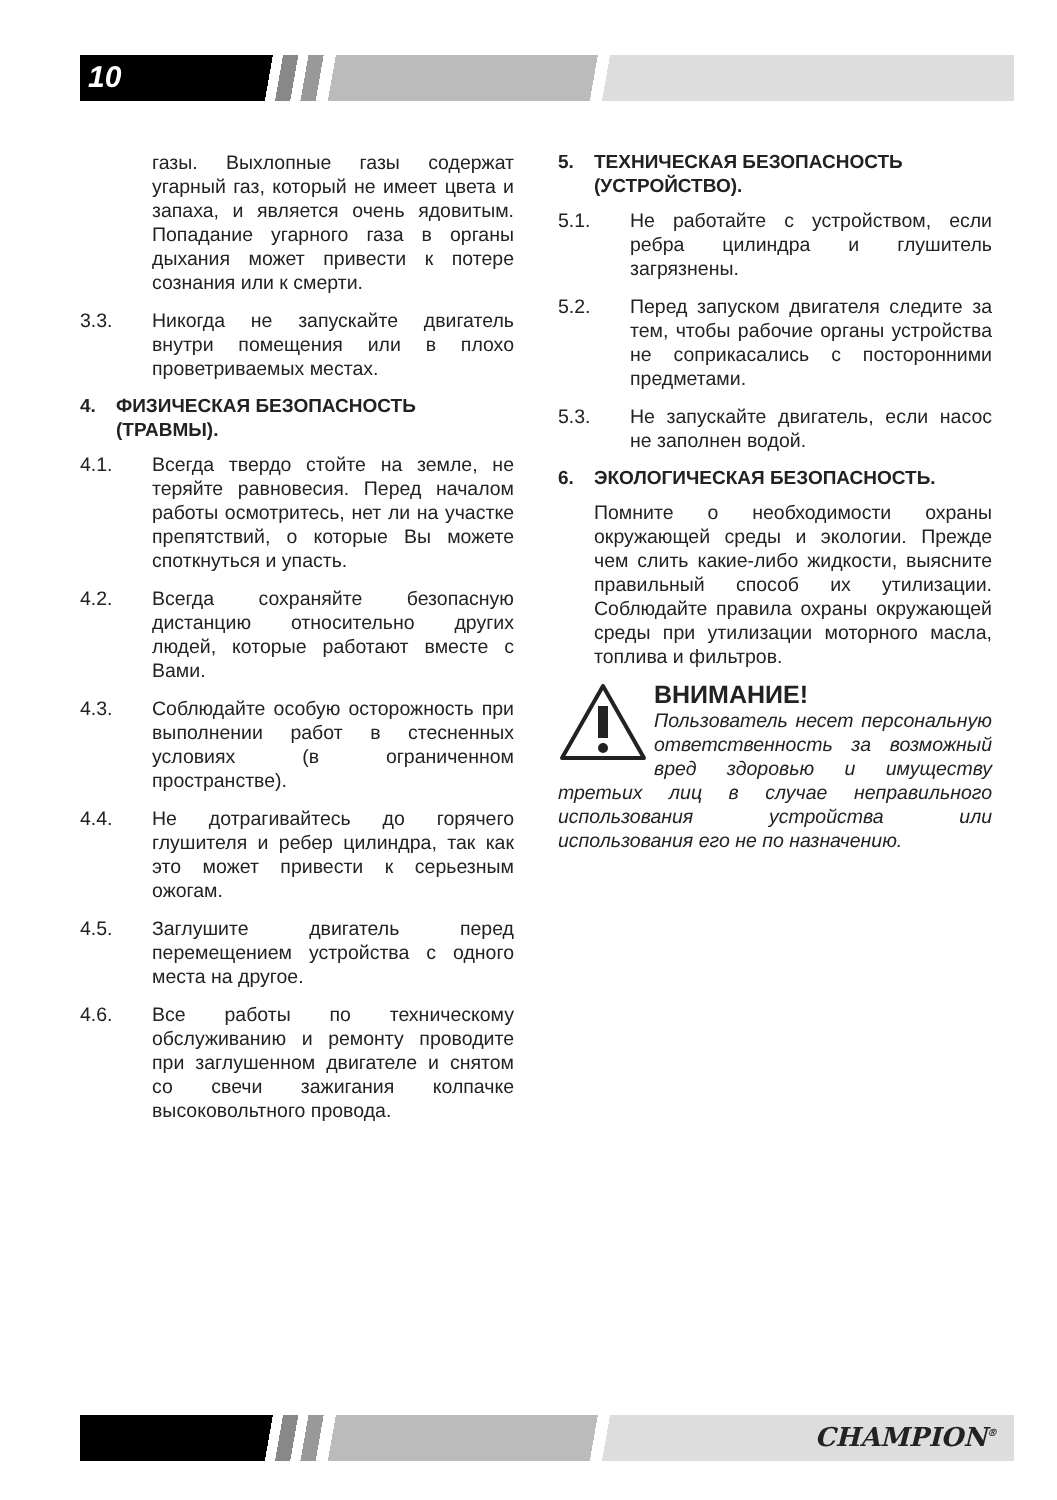10
газы. Выхлопные газы содержат угарный газ, который не имеет цвета и запаха, и является очень ядовитым. Попадание угарного газа в органы дыхания может привести к потере сознания или к смерти.
3.3. Никогда не запускайте двигатель внутри помещения или в плохо проветриваемых местах.
4. ФИЗИЧЕСКАЯ БЕЗОПАСНОСТЬ (ТРАВМЫ).
4.1. Всегда твердо стойте на земле, не теряйте равновесия. Перед началом работы осмотритесь, нет ли на участке препятствий, о которые Вы можете споткнуться и упасть.
4.2. Всегда сохраняйте безопасную дистанцию относительно других людей, которые работают вместе с Вами.
4.3. Соблюдайте особую осторожность при выполнении работ в стесненных условиях (в ограниченном пространстве).
4.4. Не дотрагивайтесь до горячего глушителя и ребер цилиндра, так как это может привести к серьезным ожогам.
4.5. Заглушите двигатель перед перемещением устройства с одного места на другое.
4.6. Все работы по техническому обслуживанию и ремонту проводите при заглушенном двигателе и снятом со свечи зажигания колпачке высоковольтного провода.
5. ТЕХНИЧЕСКАЯ БЕЗОПАСНОСТЬ (УСТРОЙСТВО).
5.1. Не работайте с устройством, если ребра цилиндра и глушитель загрязнены.
5.2. Перед запуском двигателя следите за тем, чтобы рабочие органы устройства не соприкасались с посторонними предметами.
5.3. Не запускайте двигатель, если насос не заполнен водой.
6. ЭКОЛОГИЧЕСКАЯ БЕЗОПАСНОСТЬ.
Помните о необходимости охраны окружающей среды и экологии. Прежде чем слить какие-либо жидкости, выясните правильный способ их утилизации. Соблюдайте правила охраны окружающей среды при утилизации моторного масла, топлива и фильтров.
ВНИМАНИЕ!
Пользователь несет персональную ответственность за возможный вред здоровью и имуществу третьих лиц в случае неправильного использования устройства или использования его не по назначению.
CHAMPION<sup>®</sup>